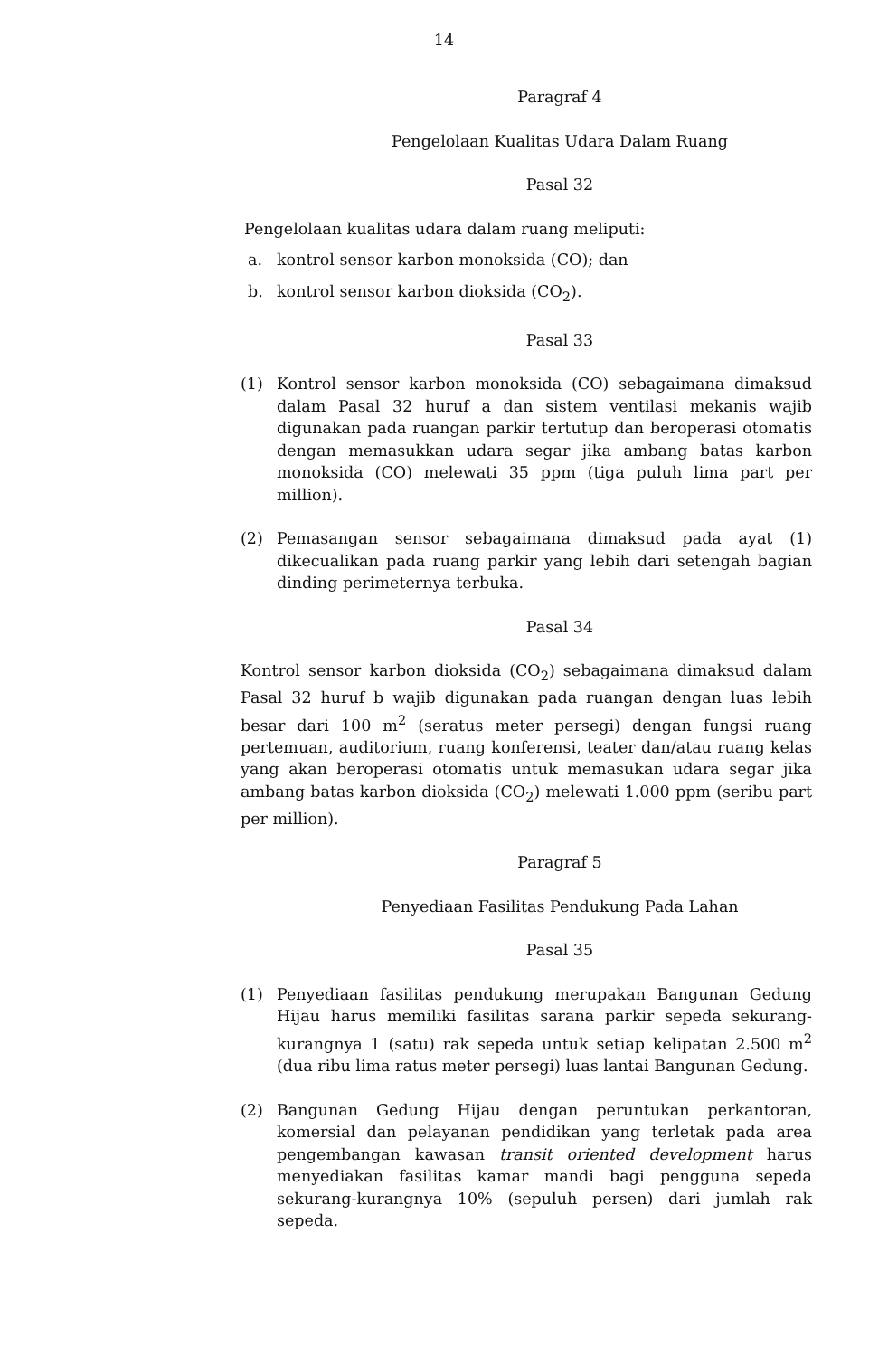14
Paragraf 4
Pengelolaan Kualitas Udara Dalam Ruang
Pasal 32
Pengelolaan kualitas udara dalam ruang meliputi:
a. kontrol sensor karbon monoksida (CO); dan
b. kontrol sensor karbon dioksida (CO<sub>2</sub>).
Pasal 33
(1) Kontrol sensor karbon monoksida (CO) sebagaimana dimaksud dalam Pasal 32 huruf a dan sistem ventilasi mekanis wajib digunakan pada ruangan parkir tertutup dan beroperasi otomatis dengan memasukkan udara segar jika ambang batas karbon monoksida (CO) melewati 35 ppm (tiga puluh lima part per million).
(2) Pemasangan sensor sebagaimana dimaksud pada ayat (1) dikecualikan pada ruang parkir yang lebih dari setengah bagian dinding perimeternya terbuka.
Pasal 34
Kontrol sensor karbon dioksida (CO<sub>2</sub>) sebagaimana dimaksud dalam Pasal 32 huruf b wajib digunakan pada ruangan dengan luas lebih besar dari 100 m<sup>2</sup> (seratus meter persegi) dengan fungsi ruang pertemuan, auditorium, ruang konferensi, teater dan/atau ruang kelas yang akan beroperasi otomatis untuk memasukan udara segar jika ambang batas karbon dioksida (CO<sub>2</sub>) melewati 1.000 ppm (seribu part per million).
Paragraf 5
Penyediaan Fasilitas Pendukung Pada Lahan
Pasal 35
(1) Penyediaan fasilitas pendukung merupakan Bangunan Gedung Hijau harus memiliki fasilitas sarana parkir sepeda sekurang-kurangnya 1 (satu) rak sepeda untuk setiap kelipatan 2.500 m<sup>2</sup> (dua ribu lima ratus meter persegi) luas lantai Bangunan Gedung.
(2) Bangunan Gedung Hijau dengan peruntukan perkantoran, komersial dan pelayanan pendidikan yang terletak pada area pengembangan kawasan transit oriented development harus menyediakan fasilitas kamar mandi bagi pengguna sepeda sekurang-kurangnya 10% (sepuluh persen) dari jumlah rak sepeda.